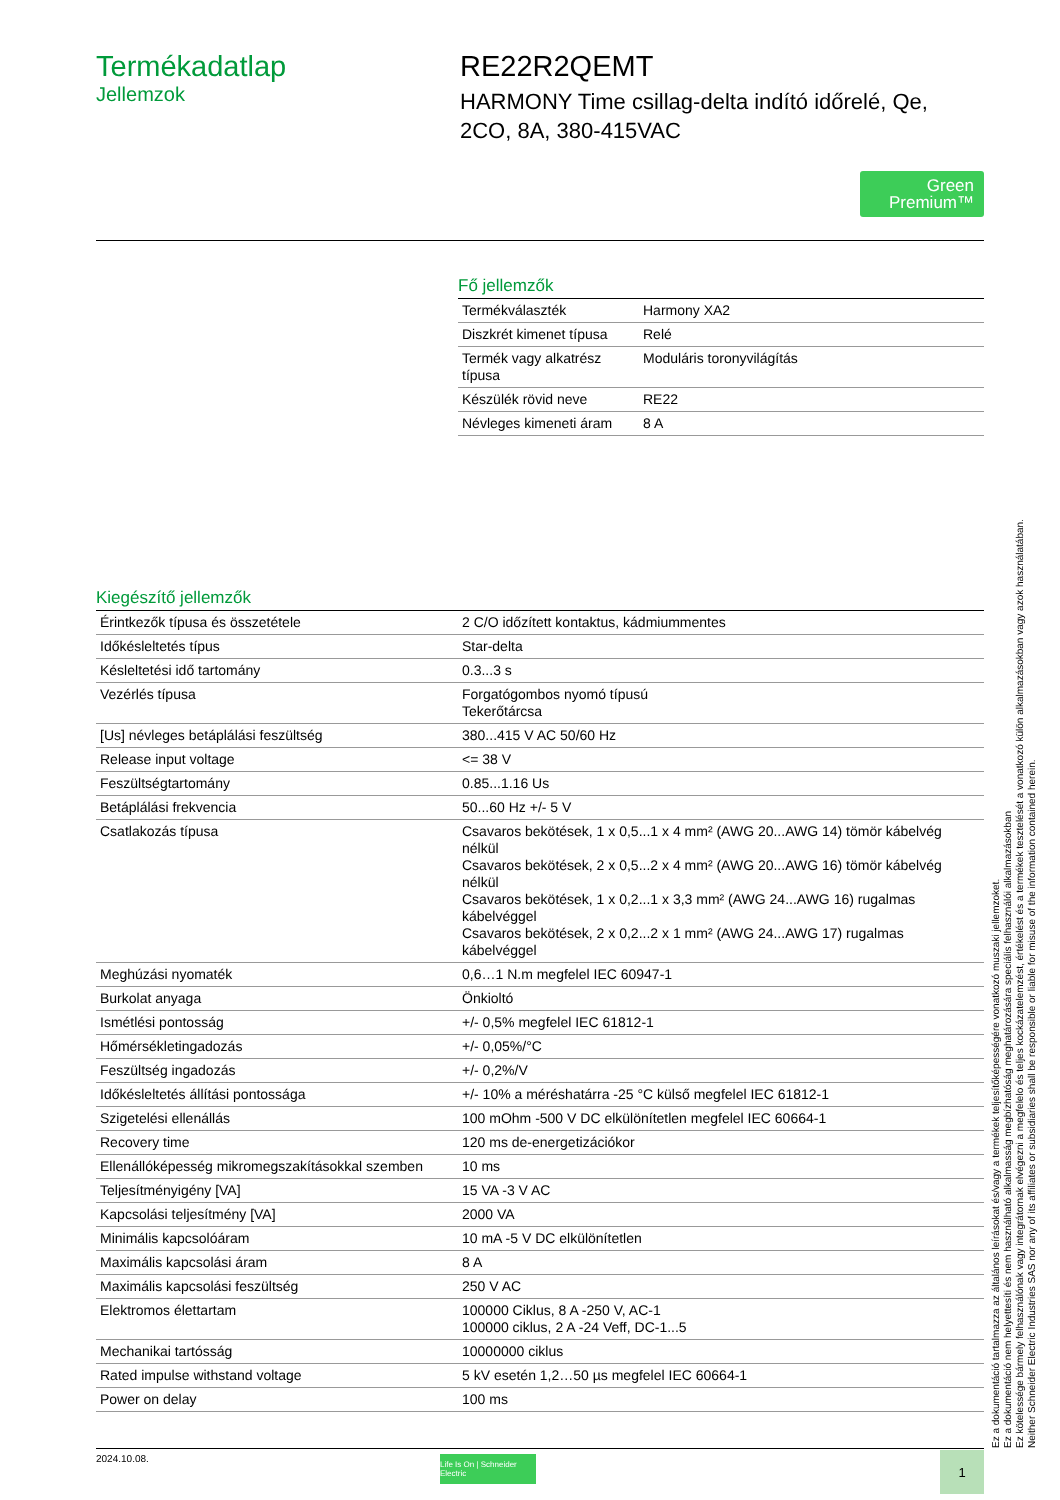Termékadatlap
Jellemzok
RE22R2QEMT
HARMONY Time csillag-delta indító időrelé, Qe, 2CO, 8A, 380-415VAC
Green
Premium™
Fő jellemzők
| Termékválaszték | Harmony XA2 |
| Diszkrét kimenet típusa | Relé |
| Termék vagy alkatrész típusa | Moduláris toronyvilágítás |
| Készülék rövid neve | RE22 |
| Névleges kimeneti áram | 8 A |
Kiegészítő jellemzők
| Érintkezők típusa és összetétele | 2 C/O időzített kontaktus, kádmiummentes |
| Időkésleltetés típus | Star-delta |
| Késleltetési idő tartomány | 0.3...3 s |
| Vezérlés típusa | Forgatógombos nyomó típusú Tekerőtárcsa |
| [Us] névleges betáplálási feszültség | 380...415 V AC 50/60 Hz |
| Release input voltage | <= 38 V |
| Feszültségtartomány | 0.85...1.16 Us |
| Betáplálási frekvencia | 50...60 Hz +/- 5 V |
| Csatlakozás típusa | Csavaros bekötések, 1 x 0,5...1 x 4 mm² (AWG 20...AWG 14) tömör kábelvég nélkül Csavaros bekötések, 2 x 0,5...2 x 4 mm² (AWG 20...AWG 16) tömör kábelvég nélkül Csavaros bekötések, 1 x 0,2...1 x 3,3 mm² (AWG 24...AWG 16) rugalmas kábelvéggel Csavaros bekötések, 2 x 0,2...2 x 1 mm² (AWG 24...AWG 17) rugalmas kábelvéggel |
| Meghúzási nyomaték | 0,6…1 N.m megfelel IEC 60947-1 |
| Burkolat anyaga | Önkioltó |
| Ismétlési pontosság | +/- 0,5% megfelel IEC 61812-1 |
| Hőmérsékletingadozás | +/- 0,05%/°C |
| Feszültség ingadozás | +/- 0,2%/V |
| Időkésleltetés állítási pontossága | +/- 10% a méréshatárra -25 °C külső megfelel IEC 61812-1 |
| Szigetelési ellenállás | 100 mOhm -500 V DC elkülönítetlen megfelel IEC 60664-1 |
| Recovery time | 120 ms de-energetizációkor |
| Ellenállóképesség mikromegszakításokkal szemben | 10 ms |
| Teljesítményigény [VA] | 15 VA -3 V AC |
| Kapcsolási teljesítmény [VA] | 2000 VA |
| Minimális kapcsolóáram | 10 mA -5 V DC elkülönítetlen |
| Maximális kapcsolási áram | 8 A |
| Maximális kapcsolási feszültség | 250 V AC |
| Elektromos élettartam | 100000 Ciklus, 8 A -250 V, AC-1 100000 ciklus, 2 A -24 Veff, DC-1...5 |
| Mechanikai tartósság | 10000000 ciklus |
| Rated impulse withstand voltage | 5 kV esetén 1,2…50 µs megfelel IEC 60664-1 |
| Power on delay | 100 ms |
Ez a dokumentáció tartalmazza az általános leírásokat és/vagy a termékek teljesítőképességére vonatkozó muszaki jellemzoket.
Ez a dokumentáció nem helyettesíti és nem használható alkalmasság megbízhatóság meghatározására speciális felhasználói alkalmazásokban
Ez kötelessége bármely felhasználónak vagy integrátornak elvégezni a megfelelo és teljes kockázatelemzést, értékelést és a termékek tesztelését a vonatkozó külön alkalmazásokban vagy azok használatában.
Neither Schneider Electric Industries SAS nor any of its affiliates or subsidiaries shall be responsible or liable for misuse of the information contained herein.
2024.10.08.
Life Is On | Schneider Electric
1